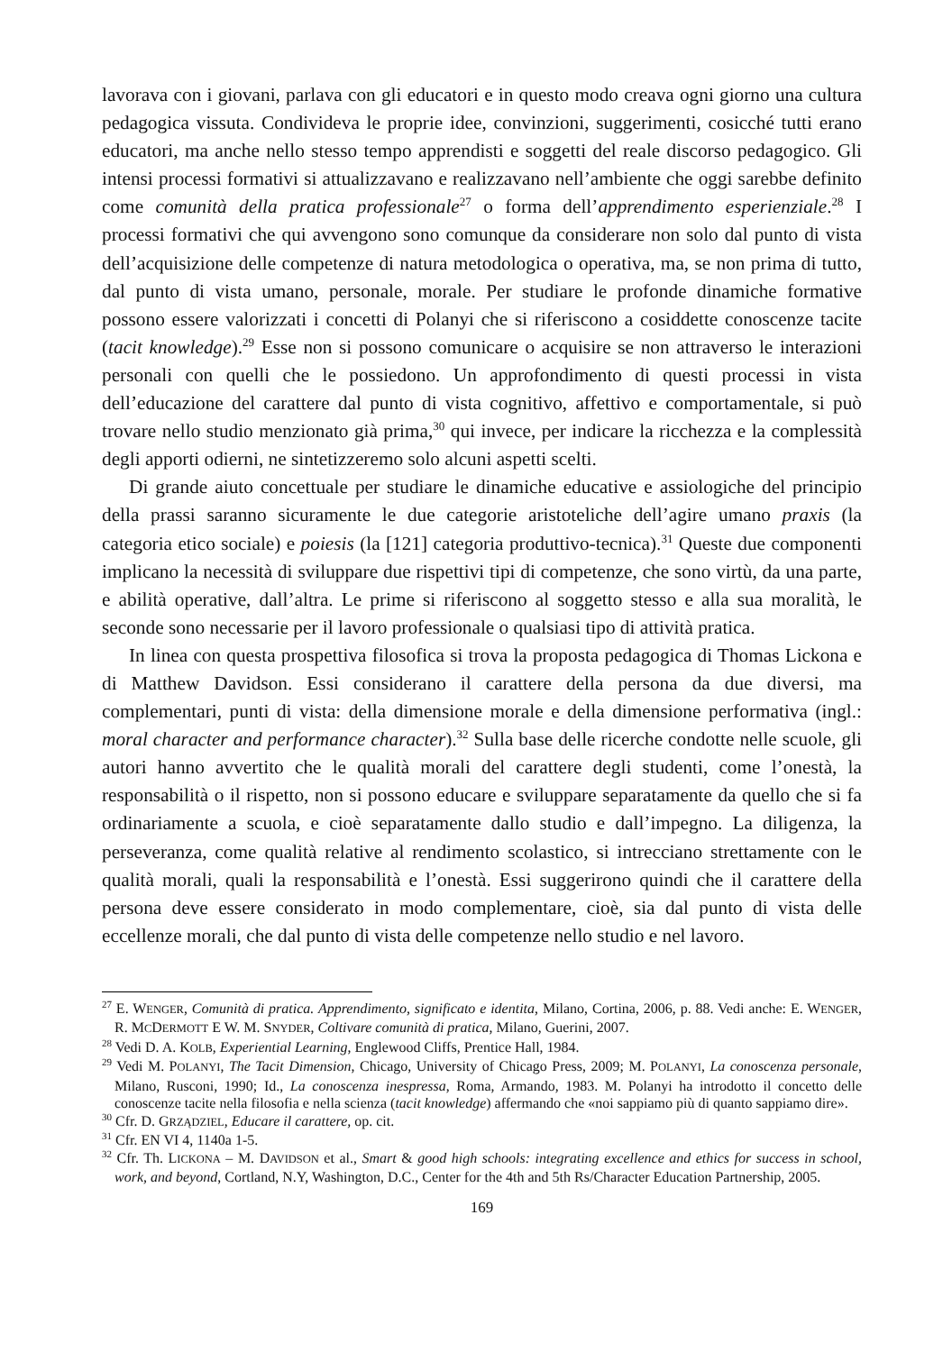lavorava con i giovani, parlava con gli educatori e in questo modo creava ogni giorno una cultura pedagogica vissuta. Condivideva le proprie idee, convinzioni, suggerimenti, cosicché tutti erano educatori, ma anche nello stesso tempo apprendisti e soggetti del reale discorso pedagogico. Gli intensi processi formativi si attualizzavano e realizzavano nell’ambiente che oggi sarebbe definito come comunità della pratica professionale<sup>27</sup> o forma dell’apprendimento esperienziale.<sup>28</sup> I processi formativi che qui avvengono sono comunque da considerare non solo dal punto di vista dell’acquisizione delle competenze di natura metodologica o operativa, ma, se non prima di tutto, dal punto di vista umano, personale, morale. Per studiare le profonde dinamiche formative possono essere valorizzati i concetti di Polanyi che si riferiscono a cosiddette conoscenze tacite (tacit knowledge).<sup>29</sup> Esse non si possono comunicare o acquisire se non attraverso le interazioni personali con quelli che le possiedono. Un approfondimento di questi processi in vista dell’educazione del carattere dal punto di vista cognitivo, affettivo e comportamentale, si può trovare nello studio menzionato già prima,<sup>30</sup> qui invece, per indicare la ricchezza e la complessità degli apporti odierni, ne sintetizzeremo solo alcuni aspetti scelti.
Di grande aiuto concettuale per studiare le dinamiche educative e assiologiche del principio della prassi saranno sicuramente le due categorie aristoteliche dell’agire umano praxis (la categoria etico sociale) e poiesis (la [121] categoria produttivo-tecnica).<sup>31</sup> Queste due componenti implicano la necessità di sviluppare due rispettivi tipi di competenze, che sono virtù, da una parte, e abilità operative, dall’altra. Le prime si riferiscono al soggetto stesso e alla sua moralità, le seconde sono necessarie per il lavoro professionale o qualsiasi tipo di attività pratica.
In linea con questa prospettiva filosofica si trova la proposta pedagogica di Thomas Lickona e di Matthew Davidson. Essi considerano il carattere della persona da due diversi, ma complementari, punti di vista: della dimensione morale e della dimensione performativa (ingl.: moral character and performance character).<sup>32</sup> Sulla base delle ricerche condotte nelle scuole, gli autori hanno avvertito che le qualità morali del carattere degli studenti, come l’onestà, la responsabilità o il rispetto, non si possono educare e sviluppare separatamente da quello che si fa ordinariamente a scuola, e cioè separatamente dallo studio e dall’impegno. La diligenza, la perseveranza, come qualità relative al rendimento scolastico, si intrecciano strettamente con le qualità morali, quali la responsabilità e l’onestà. Essi suggerirono quindi che il carattere della persona deve essere considerato in modo complementare, cioè, sia dal punto di vista delle eccellenze morali, che dal punto di vista delle competenze nello studio e nel lavoro.
<sup>27</sup> E. WENGER, Comunità di pratica. Apprendimento, significato e identita, Milano, Cortina, 2006, p. 88. Vedi anche: E. WENGER, R. MCDERMOTT E W. M. SNYDER, Coltivare comunità di pratica, Milano, Guerini, 2007.
<sup>28</sup> Vedi D. A. KOLB, Experiential Learning, Englewood Cliffs, Prentice Hall, 1984.
<sup>29</sup> Vedi M. POLANYI, The Tacit Dimension, Chicago, University of Chicago Press, 2009; M. POLANYI, La conoscenza personale, Milano, Rusconi, 1990; Id., La conoscenza inespressa, Roma, Armando, 1983. M. Polanyi ha introdotto il concetto delle conoscenze tacite nella filosofia e nella scienza (tacit knowledge) affermando che «noi sappiamo più di quanto sappiamo dire».
<sup>30</sup> Cfr. D. GRZĄDZIEL, Educare il carattere, op. cit.
<sup>31</sup> Cfr. EN VI 4, 1140a 1-5.
<sup>32</sup> Cfr. Th. LICKONA – M. DAVIDSON et al., Smart & good high schools: integrating excellence and ethics for success in school, work, and beyond, Cortland, N.Y, Washington, D.C., Center for the 4th and 5th Rs/Character Education Partnership, 2005.
169